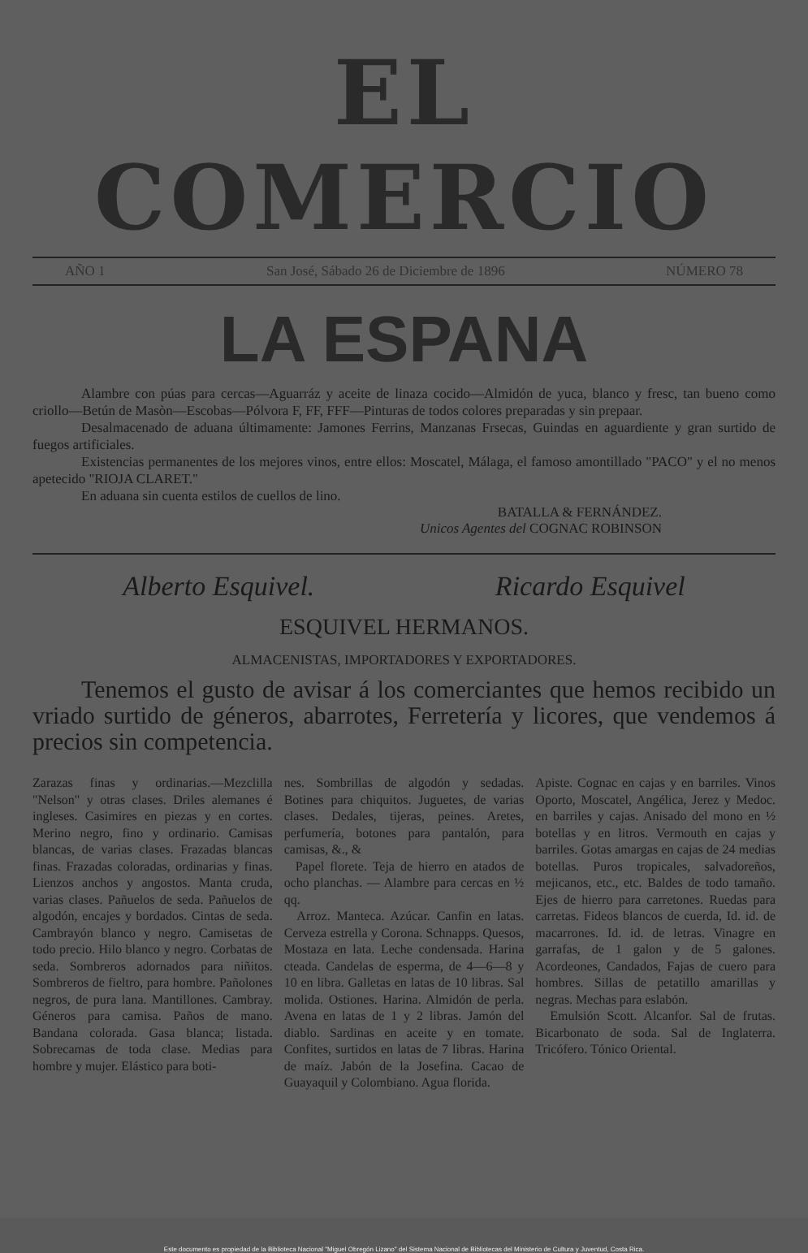EL COMERCIO
AÑO 1 San José, Sábado 26 de Diciembre de 1896 NÚMERO 78
LA ESPANA
Alambre con púas para cercas—Aguarráz y aceite de linaza cocido—Almidón de yuca, blanco y fresc, tan bueno como criollo—Betún de Masòn—Escobas—Pólvora F, FF, FFF—Pinturas de todos colores preparadas y sin prepaar.
Desalmacenado de aduana últimamente: Jamones Ferrins, Manzanas Frsecas, Guindas en aguardiente y gran surtido de fuegos artificiales.
Existencias permanentes de los mejores vinos, entre ellos: Moscatel, Málaga, el famoso amontillado "PACO" y el no menos apetecido "RIOJA CLARET."
En aduana sin cuenta estilos de cuellos de lino.
BATALLA & FERNÁNDEZ.
Unicos Agentes del COGNAC ROBINSON
Alberto Esquivel. Ricardo Esquivel
ESQUIVEL HERMANOS.
ALMACENISTAS, IMPORTADORES Y EXPORTADORES.
Tenemos el gusto de avisar á los comerciantes que hemos recibido un vriado surtido de géneros, abarrotes, Ferretería y licores, que vendemos á precios sin competencia.
Zarazas finas y ordinarias.—Mezclilla "Nelson" y otras clases. Driles alemanes é ingleses. Casimires en piezas y en cortes. Merino negro, fino y ordinario. Camisas blancas, de varias clases. Frazadas blancas finas. Frazadas coloradas, ordinarias y finas. Lienzos anchos y angostos. Manta cruda, varias clases. Pañuelos de seda. Pañuelos de algodón, encajes y bordados. Cintas de seda. Cambrayón blanco y negro. Camisetas de todo precio. Hilo blanco y negro. Corbatas de seda. Sombreros adornados para niñitos. Sombreros de fieltro, para hombre. Pañolones negros, de pura lana. Mantillones. Cambray. Géneros para camisa. Paños de mano. Bandana colorada. Gasa blanca; listada. Sobrecamas de toda clase. Medias para hombre y mujer. Elástico para boti-
nes. Sombrillas de algodón y sedadas. Botines para chiquitos. Juguetes, de varias clases. Dedales, tijeras, peines. Aretes, perfumería, botones para pantalón, para camisas, &., &
Papel florete. Teja de hierro en atados de ocho planchas. — Alambre para cercas en ½ qq.
Arroz. Manteca. Azúcar. Canfin en latas. Cerveza estrella y Corona. Schnapps. Quesos, Mostaza en lata. Leche condensada. Harina cteada. Candelas de esperma, de 4—6—8 y 10 en libra. Galletas en latas de 10 libras. Sal molida. Ostiones. Harina. Almidón de perla. Avena en latas de 1 y 2 libras. Jamón del diablo. Sardinas en aceite y en tomate. Confites, surtidos en latas de 7 libras. Harina de maíz. Jabón de la Josefina. Cacao de Guayaquil y Colombiano. Agua florida.
Apiste. Cognac en cajas y en barriles. Vinos Oporto, Moscatel, Angélica, Jerez y Medoc. en barriles y cajas. Anisado del mono en ½ botellas y en litros. Vermouth en cajas y barriles. Gotas amargas en cajas de 24 medias botellas. Puros tropicales, salvadoreños, mejicanos, etc., etc. Baldes de todo tamaño. Ejes de hierro para carretones. Ruedas para carretas. Fideos blancos de cuerda, Id. id. de macarrones. Id. id. de letras. Vinagre en garrafas, de 1 galon y de 5 galones. Acordeones, Candados, Fajas de cuero para hombres. Sillas de petatillo amarillas y negras. Mechas para eslabón.
Emulsión Scott. Alcanfor. Sal de frutas. Bicarbonato de soda. Sal de Inglaterra. Tricófero. Tónico Oriental.
Este documento es propiedad de la Biblioteca Nacional "Miguel Obregón Lizano" del Sistema Nacional de Bibliotecas del Ministerio de Cultura y Juventud, Costa Rica.